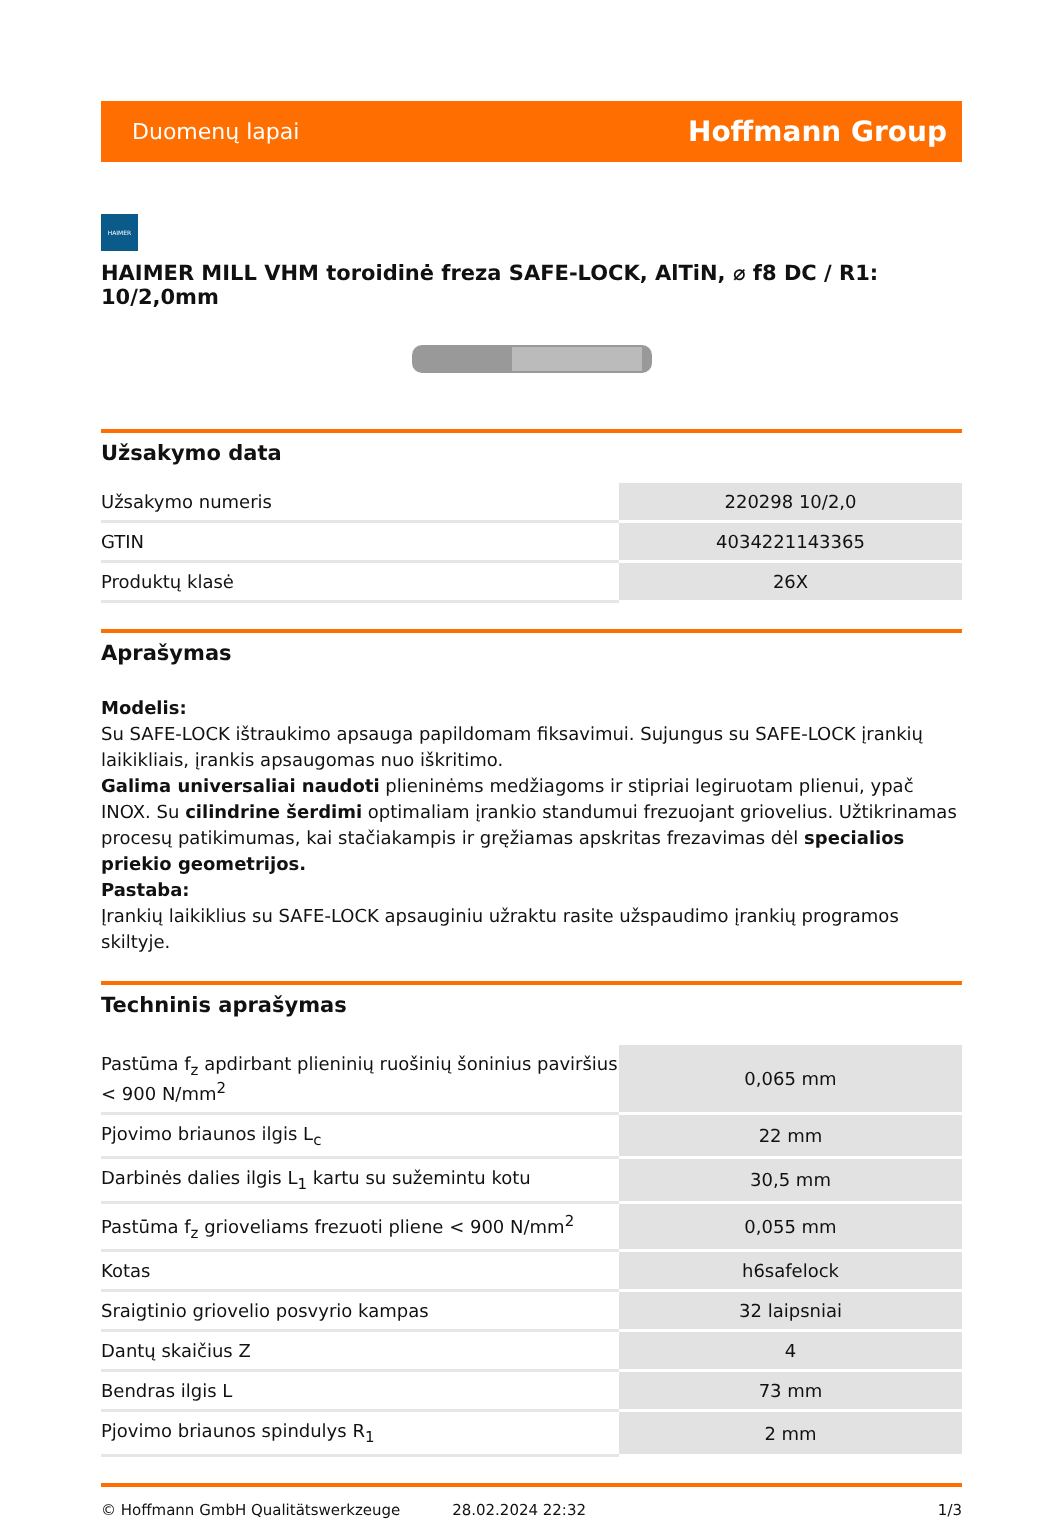Duomenų lapai Hoffmann Group
HAIMER
HAIMER MILL VHM toroidinė freza SAFE-LOCK, AlTiN, ⌀ f8 DC / R1: 10/2,0mm
Užsakymo data
| Užsakymo numeris | 220298 10/2,0 |
| GTIN | 4034221143365 |
| Produktų klasė | 26X |
Aprašymas
Modelis:
Su SAFE-LOCK ištraukimo apsauga papildomam fiksavimui. Sujungus su SAFE-LOCK įrankių laikikliais, įrankis apsaugomas nuo iškritimo.
Galima universaliai naudoti plieninėms medžiagoms ir stipriai legiruotam plienui, ypač INOX. Su cilindrine šerdimi optimaliam įrankio standumui frezuojant griovelius. Užtikrinamas procesų patikimumas, kai stačiakampis ir gręžiamas apskritas frezavimas dėl specialios priekio geometrijos.
Pastaba:
Įrankių laikiklius su SAFE-LOCK apsauginiu užraktu rasite užspaudimo įrankių programos skiltyje.
Techninis aprašymas
| Pastūma f<sub>z</sub> apdirbant plieninių ruošinių šoninius paviršius < 900 N/mm<sup>2</sup> | 0,065 mm |
| Pjovimo briaunos ilgis L<sub>c</sub> | 22 mm |
| Darbinės dalies ilgis L<sub>1</sub> kartu su sužemintu kotu | 30,5 mm |
| Pastūma f<sub>z</sub> grioveliams frezuoti pliene < 900 N/mm<sup>2</sup> | 0,055 mm |
| Kotas | h6safelock |
| Sraigtinio griovelio posvyrio kampas | 32 laipsniai |
| Dantų skaičius Z | 4 |
| Bendras ilgis L | 73 mm |
| Pjovimo briaunos spindulys R<sub>1</sub> | 2 mm |
© Hoffmann GmbH Qualitätswerkzeuge 28.02.2024 22:32 1/3